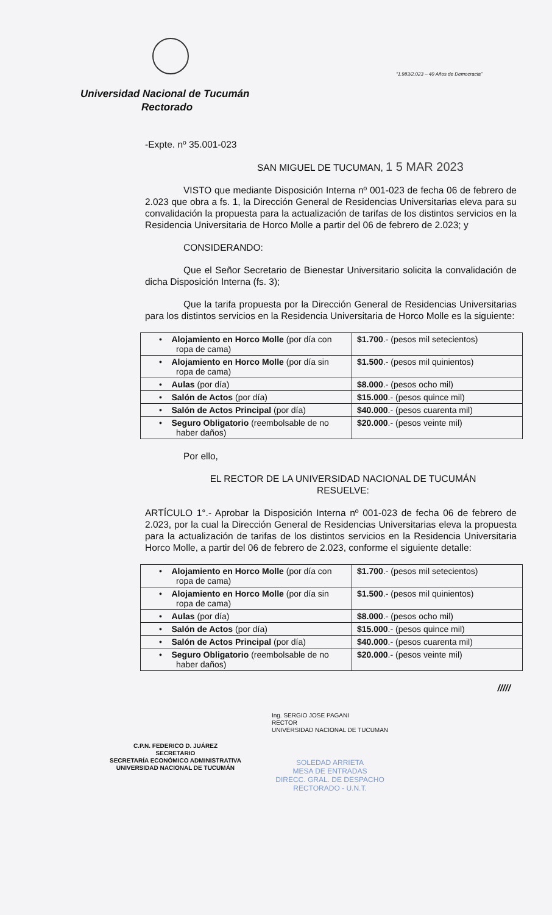“1.983/2.023 – 40 Años de Democracia”
Universidad Nacional de Tucumán
Rectorado
-Expte. nº 35.001-023
SAN MIGUEL DE TUCUMAN, 1 5 MAR 2023
VISTO que mediante Disposición Interna nº 001-023 de fecha 06 de febrero de 2.023 que obra a fs. 1, la Dirección General de Residencias Universitarias eleva para su convalidación la propuesta para la actualización de tarifas de los distintos servicios en la Residencia Universitaria de Horco Molle a partir del 06 de febrero de 2.023; y
CONSIDERANDO:
Que el Señor Secretario de Bienestar Universitario solicita la convalidación de dicha Disposición Interna (fs. 3);
Que la tarifa propuesta por la Dirección General de Residencias Universitarias para los distintos servicios en la Residencia Universitaria de Horco Molle es la siguiente:
| • Alojamiento en Horco Molle (por día con ropa de cama) | $1.700 .- (pesos mil setecientos) |
| • Alojamiento en Horco Molle (por día sin ropa de cama) | $1.500 .- (pesos mil quinientos) |
| • Aulas (por día) | $8.000 .- (pesos ocho mil) |
| • Salón de Actos (por día) | $15.000 .- (pesos quince mil) |
| • Salón de Actos Principal (por día) | $40.000 .- (pesos cuarenta mil) |
| • Seguro Obligatorio (reembolsable de no haber daños) | $20.000 .- (pesos veinte mil) |
Por ello,
EL RECTOR DE LA UNIVERSIDAD NACIONAL DE TUCUMÁN
RESUELVE:
ARTÍCULO 1°.- Aprobar la Disposición Interna nº 001-023 de fecha 06 de febrero de 2.023, por la cual la Dirección General de Residencias Universitarias eleva la propuesta para la actualización de tarifas de los distintos servicios en la Residencia Universitaria Horco Molle, a partir del 06 de febrero de 2.023, conforme el siguiente detalle:
| • Alojamiento en Horco Molle (por día con ropa de cama) | $1.700 .- (pesos mil setecientos) |
| • Alojamiento en Horco Molle (por día sin ropa de cama) | $1.500 .- (pesos mil quinientos) |
| • Aulas (por día) | $8.000 .- (pesos ocho mil) |
| • Salón de Actos (por día) | $15.000 .- (pesos quince mil) |
| • Salón de Actos Principal (por día) | $40.000 .- (pesos cuarenta mil) |
| • Seguro Obligatorio (reembolsable de no haber daños) | $20.000 .- (pesos veinte mil) |
/////
C.P.N. FEDERICO D. JUÁREZ
SECRETARIO
SECRETARÍA ECONÓMICO ADMINISTRATIVA
UNIVERSIDAD NACIONAL DE TUCUMÁN
Ing. SERGIO JOSE PAGANI
RECTOR
UNIVERSIDAD NACIONAL DE TUCUMAN
SOLEDAD ARRIETA
MESA DE ENTRADAS
DIRECC. GRAL. DE DESPACHO
RECTORADO - U.N.T.